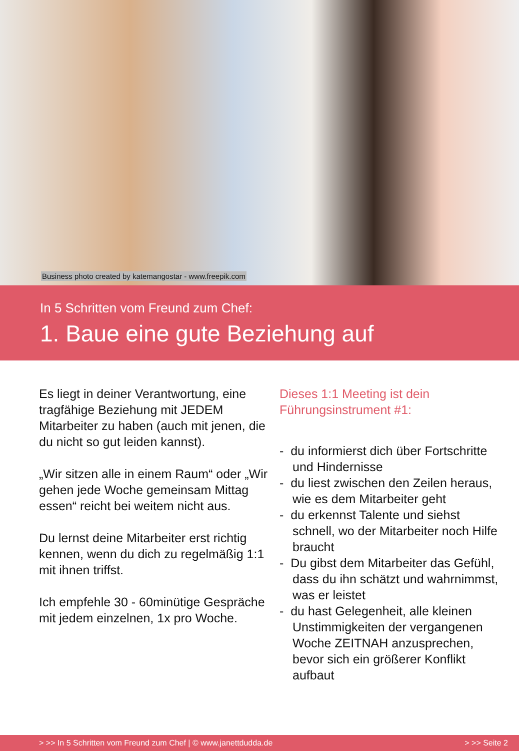Business photo created by katemangostar - www.freepik.com
In 5 Schritten vom Freund zum Chef:
1. Baue eine gute Beziehung auf
Es liegt in deiner Verantwortung, eine tragfähige Beziehung mit JEDEM Mitarbeiter zu haben (auch mit jenen, die du nicht so gut leiden kannst).
„Wir sitzen alle in einem Raum“ oder „Wir gehen jede Woche gemeinsam Mittag essen“ reicht bei weitem nicht aus.
Du lernst deine Mitarbeiter erst richtig kennen, wenn du dich zu regelmäßig 1:1 mit ihnen triffst.
Ich empfehle 30 - 60minütige Gespräche mit jedem einzelnen, 1x pro Woche.
Dieses 1:1 Meeting ist dein Führungsinstrument #1:
- du informierst dich über Fortschritte und Hindernisse
- du liest zwischen den Zeilen heraus, wie es dem Mitarbeiter geht
- du erkennst Talente und siehst schnell, wo der Mitarbeiter noch Hilfe braucht
- Du gibst dem Mitarbeiter das Gefühl, dass du ihn schätzt und wahrnimmst, was er leistet
- du hast Gelegenheit, alle kleinen Unstimmigkeiten der vergangenen Woche ZEITNAH anzusprechen, bevor sich ein größerer Konflikt aufbaut
> >> In 5 Schritten vom Freund zum Chef | © www.janettdudda.de > >> Seite 2